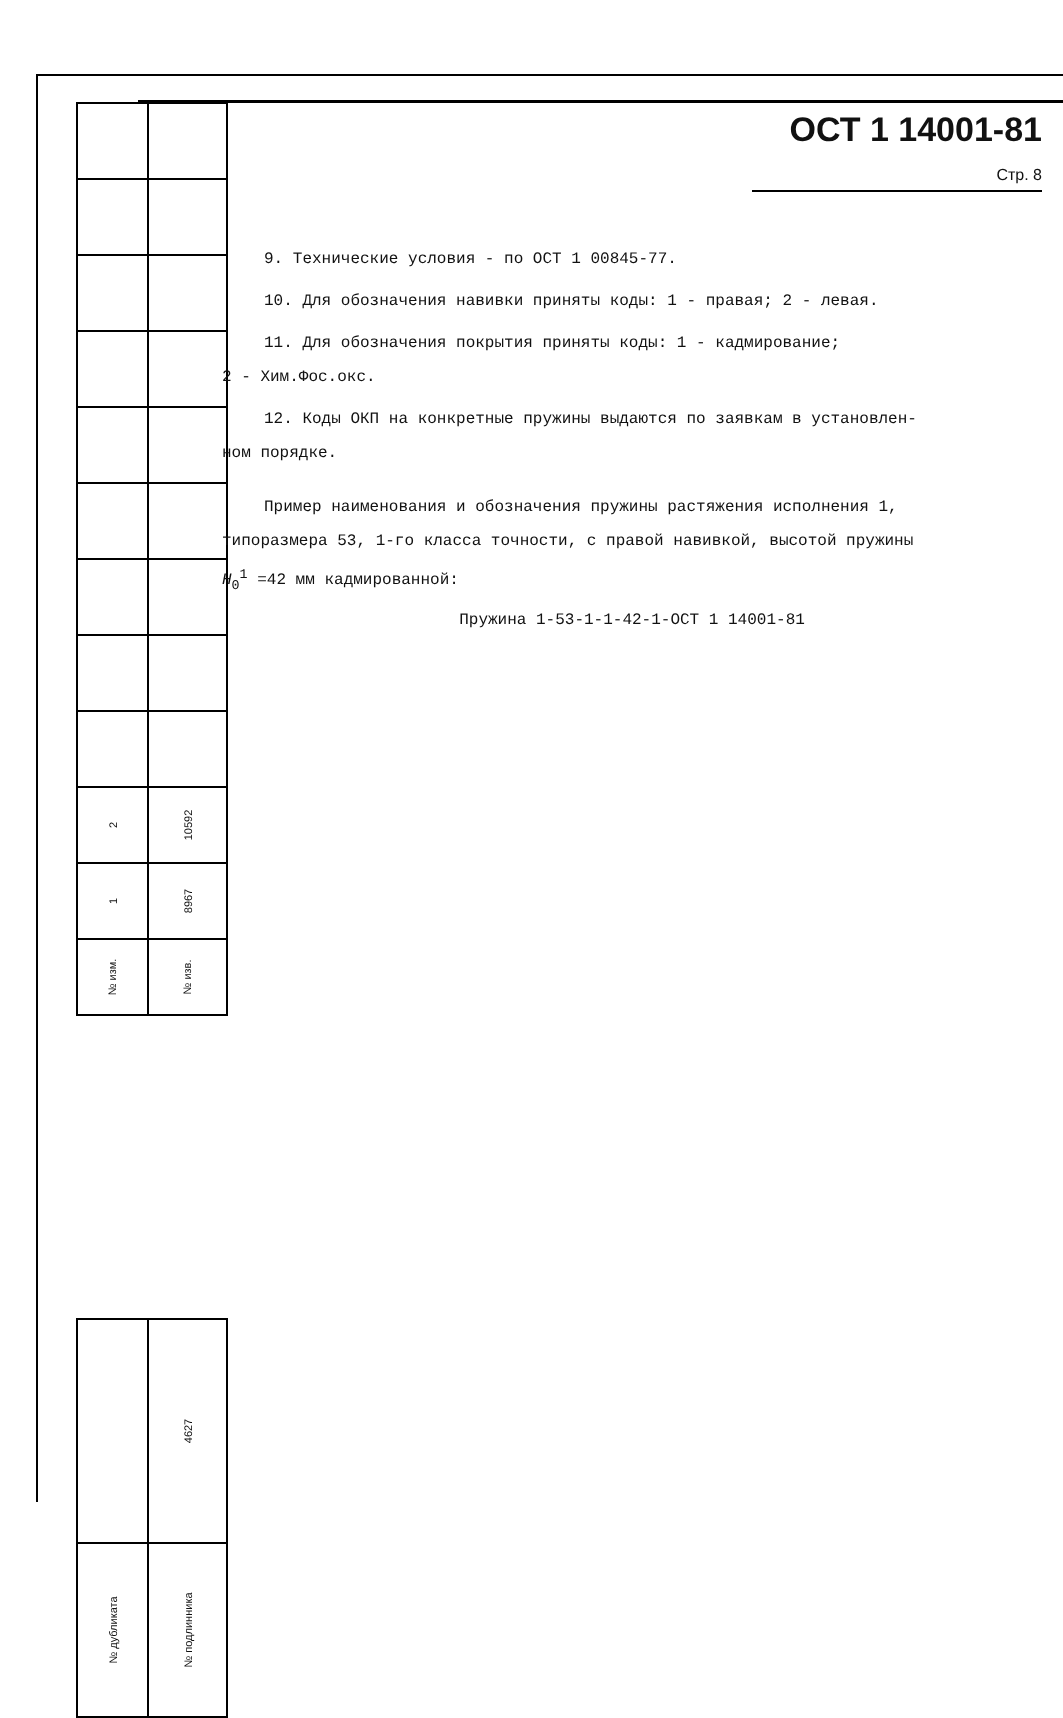| 2 | 10592 |
| 1 | 8967 |
| № изм. | № изв. |
| | 4627 |
| № дубликата | № подлинника |
ОСТ 1 14001-81 Стр. 8
9. Технические условия - по ОСТ 1 00845-77.
10. Для обозначения навивки приняты коды: 1 - правая; 2 - левая.
11. Для обозначения покрытия приняты коды: 1 - кадмирование;
2 - Хим.Фос.окс.
12. Коды ОКП на конкретные пружины выдаются по заявкам в установлен-
ном порядке.
Пример наименования и обозначения пружины растяжения исполнения 1,
типоразмера 53, 1-го класса точности, с правой навивкой, высотой пружины
H<sub>0</sub><sup>1</sup> =42 мм кадмированной:
Пружина 1-53-1-1-42-1-ОСТ 1 14001-81